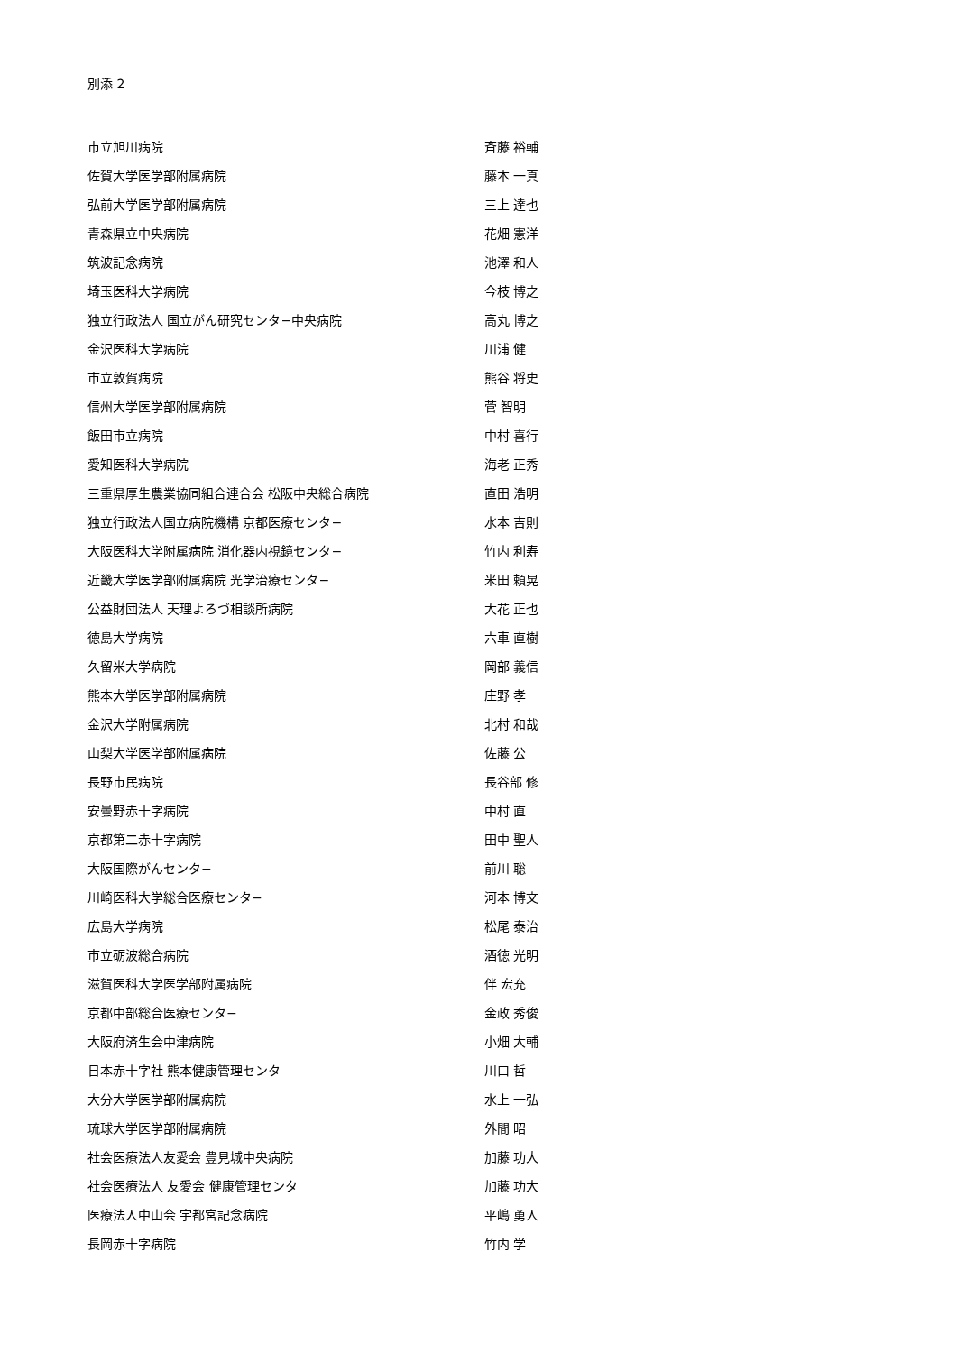別添 2
| 市立旭川病院 | 斉藤 裕輔 |
| 佐賀大学医学部附属病院 | 藤本 一真 |
| 弘前大学医学部附属病院 | 三上 達也 |
| 青森県立中央病院 | 花畑 憲洋 |
| 筑波記念病院 | 池澤 和人 |
| 埼玉医科大学病院 | 今枝 博之 |
| 独立行政法人 国立がん研究センタ−中央病院 | 高丸 博之 |
| 金沢医科大学病院 | 川浦 健 |
| 市立敦賀病院 | 熊谷 将史 |
| 信州大学医学部附属病院 | 菅 智明 |
| 飯田市立病院 | 中村 喜行 |
| 愛知医科大学病院 | 海老 正秀 |
| 三重県厚生農業協同組合連合会 松阪中央総合病院 | 直田 浩明 |
| 独立行政法人国立病院機構 京都医療センタ− | 水本 吉則 |
| 大阪医科大学附属病院 消化器内視鏡センタ− | 竹内 利寿 |
| 近畿大学医学部附属病院 光学治療センタ− | 米田 頼晃 |
| 公益財団法人 天理よろづ相談所病院 | 大花 正也 |
| 徳島大学病院 | 六車 直樹 |
| 久留米大学病院 | 岡部 義信 |
| 熊本大学医学部附属病院 | 庄野 孝 |
| 金沢大学附属病院 | 北村 和哉 |
| 山梨大学医学部附属病院 | 佐藤 公 |
| 長野市民病院 | 長谷部 修 |
| 安曇野赤十字病院 | 中村 直 |
| 京都第二赤十字病院 | 田中 聖人 |
| 大阪国際がんセンタ− | 前川 聡 |
| 川崎医科大学総合医療センタ− | 河本 博文 |
| 広島大学病院 | 松尾 泰治 |
| 市立砺波総合病院 | 酒徳 光明 |
| 滋賀医科大学医学部附属病院 | 伴 宏充 |
| 京都中部総合医療センタ− | 金政 秀俊 |
| 大阪府済生会中津病院 | 小畑 大輔 |
| 日本赤十字社 熊本健康管理センタ | 川口 哲 |
| 大分大学医学部附属病院 | 水上 一弘 |
| 琉球大学医学部附属病院 | 外間 昭 |
| 社会医療法人友愛会 豊見城中央病院 | 加藤 功大 |
| 社会医療法人 友愛会 健康管理センタ | 加藤 功大 |
| 医療法人中山会 宇都宮記念病院 | 平嶋 勇人 |
| 長岡赤十字病院 | 竹内 学 |